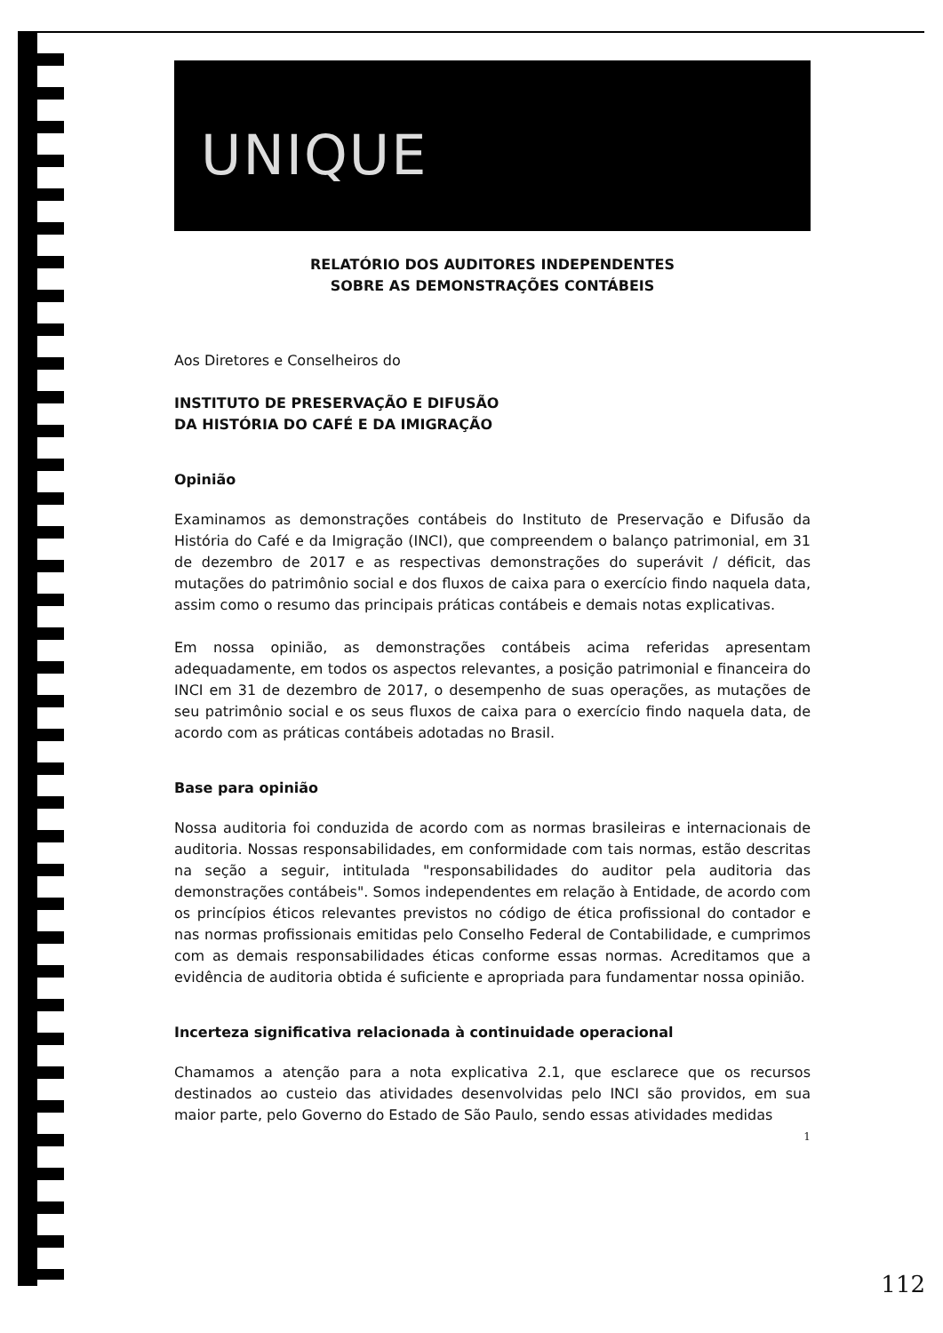UNIQUE
RELATÓRIO DOS AUDITORES INDEPENDENTES
SOBRE AS DEMONSTRAÇÕES CONTÁBEIS
Aos Diretores e Conselheiros do
INSTITUTO DE PRESERVAÇÃO E DIFUSÃO
DA HISTÓRIA DO CAFÉ E DA IMIGRAÇÃO
Opinião
Examinamos as demonstrações contábeis do Instituto de Preservação e Difusão da História do Café e da Imigração (INCI), que compreendem o balanço patrimonial, em 31 de dezembro de 2017 e as respectivas demonstrações do superávit / déficit, das mutações do patrimônio social e dos fluxos de caixa para o exercício findo naquela data, assim como o resumo das principais práticas contábeis e demais notas explicativas.
Em nossa opinião, as demonstrações contábeis acima referidas apresentam adequadamente, em todos os aspectos relevantes, a posição patrimonial e financeira do INCI em 31 de dezembro de 2017, o desempenho de suas operações, as mutações de seu patrimônio social e os seus fluxos de caixa para o exercício findo naquela data, de acordo com as práticas contábeis adotadas no Brasil.
Base para opinião
Nossa auditoria foi conduzida de acordo com as normas brasileiras e internacionais de auditoria. Nossas responsabilidades, em conformidade com tais normas, estão descritas na seção a seguir, intitulada "responsabilidades do auditor pela auditoria das demonstrações contábeis". Somos independentes em relação à Entidade, de acordo com os princípios éticos relevantes previstos no código de ética profissional do contador e nas normas profissionais emitidas pelo Conselho Federal de Contabilidade, e cumprimos com as demais responsabilidades éticas conforme essas normas. Acreditamos que a evidência de auditoria obtida é suficiente e apropriada para fundamentar nossa opinião.
Incerteza significativa relacionada à continuidade operacional
Chamamos a atenção para a nota explicativa 2.1, que esclarece que os recursos destinados ao custeio das atividades desenvolvidas pelo INCI são providos, em sua maior parte, pelo Governo do Estado de São Paulo, sendo essas atividades medidas
1
112